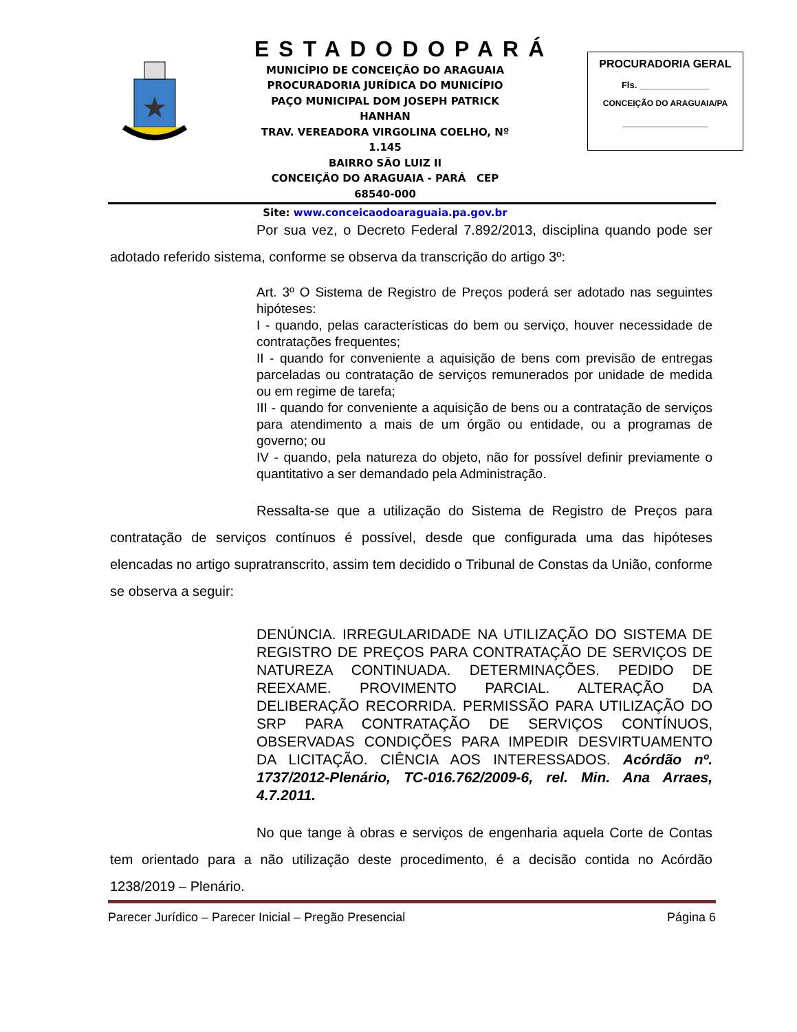ESTADODOPARÁ
MUNICÍPIO DE CONCEIÇÃO DO ARAGUAIA
PROCURADORIA JURÍDICA DO MUNICÍPIO
PAÇO MUNICIPAL DOM JOSEPH PATRICK HANHAN
TRAV. VEREADORA VIRGOLINA COELHO, Nº 1.145
BAIRRO SÃO LUIZ II
CONCEIÇÃO DO ARAGUAIA - PARÁ CEP 68540-000
Site: www.conceicaodoaraguaia.pa.gov.br
PROCURADORIA GERAL
Fls. ______________
CONCEIÇÃO DO ARAGUAIA/PA
______________
Por sua vez, o Decreto Federal 7.892/2013, disciplina quando pode ser adotado referido sistema, conforme se observa da transcrição do artigo 3º:
Art. 3º O Sistema de Registro de Preços poderá ser adotado nas seguintes hipóteses:
I - quando, pelas características do bem ou serviço, houver necessidade de contratações frequentes;
II - quando for conveniente a aquisição de bens com previsão de entregas parceladas ou contratação de serviços remunerados por unidade de medida ou em regime de tarefa;
III - quando for conveniente a aquisição de bens ou a contratação de serviços para atendimento a mais de um órgão ou entidade, ou a programas de governo; ou
IV - quando, pela natureza do objeto, não for possível definir previamente o quantitativo a ser demandado pela Administração.
Ressalta-se que a utilização do Sistema de Registro de Preços para contratação de serviços contínuos é possível, desde que configurada uma das hipóteses elencadas no artigo supratranscrito, assim tem decidido o Tribunal de Constas da União, conforme se observa a seguir:
DENÚNCIA. IRREGULARIDADE NA UTILIZAÇÃO DO SISTEMA DE REGISTRO DE PREÇOS PARA CONTRATAÇÃO DE SERVIÇOS DE NATUREZA CONTINUADA. DETERMINAÇÕES. PEDIDO DE REEXAME. PROVIMENTO PARCIAL. ALTERAÇÃO DA DELIBERAÇÃO RECORRIDA. PERMISSÃO PARA UTILIZAÇÃO DO SRP PARA CONTRATAÇÃO DE SERVIÇOS CONTÍNUOS, OBSERVADAS CONDIÇÕES PARA IMPEDIR DESVIRTUAMENTO DA LICITAÇÃO. CIÊNCIA AOS INTERESSADOS. Acórdão nº. 1737/2012-Plenário, TC-016.762/2009-6, rel. Min. Ana Arraes, 4.7.2011.
No que tange à obras e serviços de engenharia aquela Corte de Contas tem orientado para a não utilização deste procedimento, é a decisão contida no Acórdão 1238/2019 – Plenário.
Parecer Jurídico – Parecer Inicial – Pregão Presencial Página 6